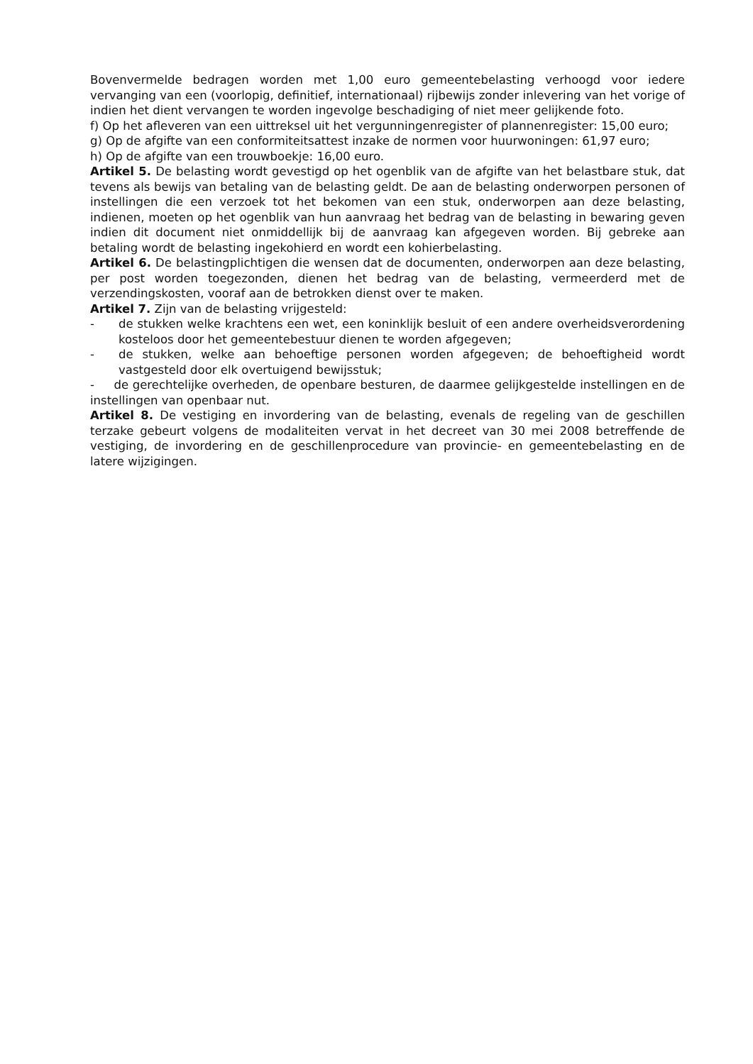Bovenvermelde bedragen worden met 1,00 euro gemeentebelasting verhoogd voor iedere vervanging van een (voorlopig, definitief, internationaal) rijbewijs zonder inlevering van het vorige of indien het dient vervangen te worden ingevolge beschadiging of niet meer gelijkende foto.
f) Op het afleveren van een uittreksel uit het vergunningenregister of plannenregister: 15,00 euro;
g) Op de afgifte van een conformiteitsattest inzake de normen voor huurwoningen: 61,97 euro;
h) Op de afgifte van een trouwboekje: 16,00 euro.
Artikel 5. De belasting wordt gevestigd op het ogenblik van de afgifte van het belastbare stuk, dat tevens als bewijs van betaling van de belasting geldt. De aan de belasting onderworpen personen of instellingen die een verzoek tot het bekomen van een stuk, onderworpen aan deze belasting, indienen, moeten op het ogenblik van hun aanvraag het bedrag van de belasting in bewaring geven indien dit document niet onmiddellijk bij de aanvraag kan afgegeven worden. Bij gebreke aan betaling wordt de belasting ingekohierd en wordt een kohierbelasting.
Artikel 6. De belastingplichtigen die wensen dat de documenten, onderworpen aan deze belasting, per post worden toegezonden, dienen het bedrag van de belasting, vermeerderd met de verzendingskosten, vooraf aan de betrokken dienst over te maken.
Artikel 7. Zijn van de belasting vrijgesteld:
- de stukken welke krachtens een wet, een koninklijk besluit of een andere overheidsverordening kosteloos door het gemeentebestuur dienen te worden afgegeven;
- de stukken, welke aan behoeftige personen worden afgegeven; de behoeftigheid wordt vastgesteld door elk overtuigend bewijsstuk;
- de gerechtelijke overheden, de openbare besturen, de daarmee gelijkgestelde instellingen en de instellingen van openbaar nut.
Artikel 8. De vestiging en invordering van de belasting, evenals de regeling van de geschillen terzake gebeurt volgens de modaliteiten vervat in het decreet van 30 mei 2008 betreffende de vestiging, de invordering en de geschillenprocedure van provincie- en gemeentebelasting en de latere wijzigingen.